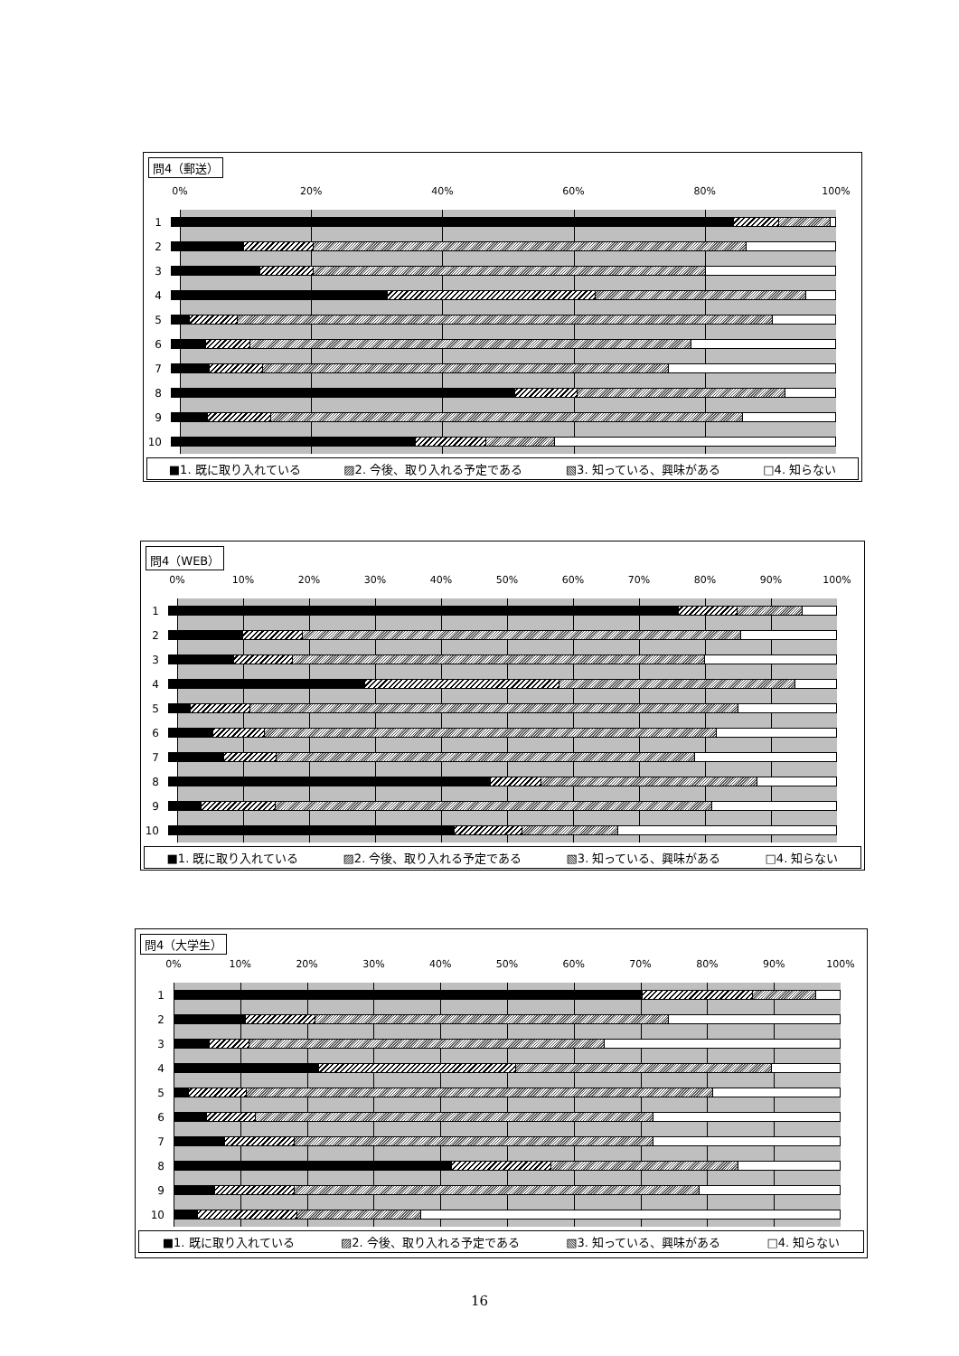問4（郵送）
0% 20% 40% 60% 80% 100%
1
2
3
4
5
6
7
8
9
10
■1. 既に取り入れている ▨2. 今後、取り入れる予定である ▧3. 知っている、興味がある □4. 知らない
問4（WEB）
0% 10% 20% 30% 40% 50% 60% 70% 80% 90% 100%
1
2
3
4
5
6
7
8
9
10
■1. 既に取り入れている ▨2. 今後、取り入れる予定である ▧3. 知っている、興味がある □4. 知らない
問4（大学生）
0% 10% 20% 30% 40% 50% 60% 70% 80% 90% 100%
1
2
3
4
5
6
7
8
9
10
■1. 既に取り入れている ▨2. 今後、取り入れる予定である ▧3. 知っている、興味がある □4. 知らない
16